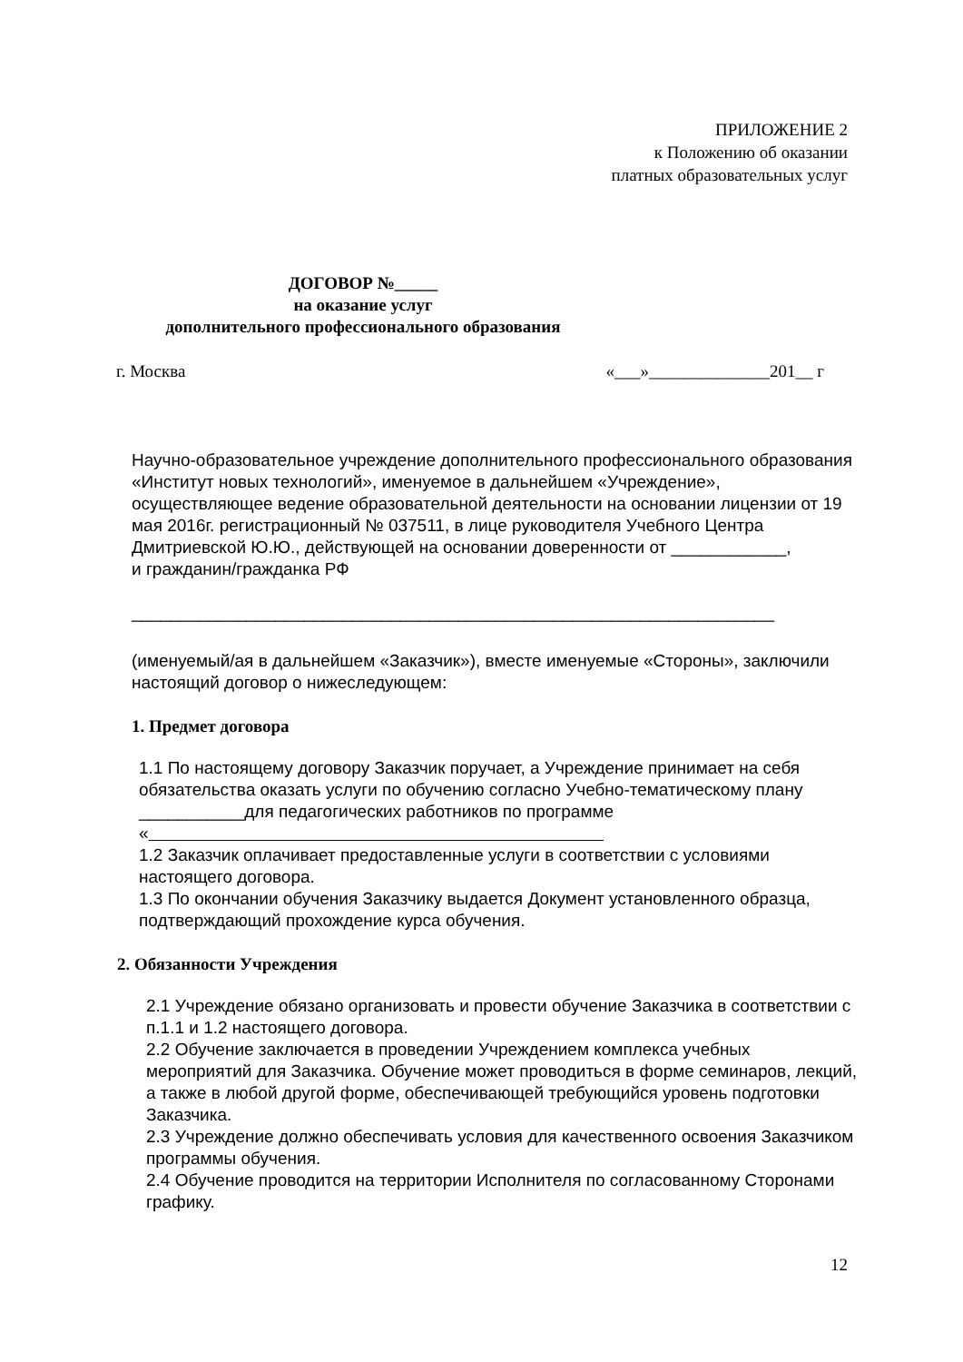ПРИЛОЖЕНИЕ 2
к Положению об оказании
платных образовательных услуг
ДОГОВОР №_____
на оказание услуг
дополнительного профессионального образования
г. Москва «___»______________201__ г
Научно-образовательное учреждение дополнительного профессионального образования «Институт новых технологий», именуемое в дальнейшем «Учреждение», осуществляющее ведение образовательной деятельности на основании лицензии от 19 мая 2016г. регистрационный № 037511, в лице руководителя Учебного Центра Дмитриевской Ю.Ю., действующей на основании доверенности от ____________,
и гражданин/гражданка РФ
___________________________________________________________________
(именуемый/ая в дальнейшем «Заказчик»), вместе именуемые «Стороны», заключили настоящий договор о нижеследующем:
1. Предмет договора
1.1 По настоящему договору Заказчик поручает, а Учреждение принимает на себя обязательства оказать услуги по обучению согласно Учебно-тематическому плану ___________для педагогических работников по программе
«
1.2 Заказчик оплачивает предоставленные услуги в соответствии с условиями настоящего договора.
1.3 По окончании обучения Заказчику выдается Документ установленного образца, подтверждающий прохождение курса обучения.
2. Обязанности Учреждения
2.1 Учреждение обязано организовать и провести обучение Заказчика в соответствии с п.1.1 и 1.2 настоящего договора.
2.2 Обучение заключается в проведении Учреждением комплекса учебных мероприятий для Заказчика. Обучение может проводиться в форме семинаров, лекций, а также в любой другой форме, обеспечивающей требующийся уровень подготовки Заказчика.
2.3 Учреждение должно обеспечивать условия для качественного освоения Заказчиком программы обучения.
2.4 Обучение проводится на территории Исполнителя по согласованному Сторонами графику.
12